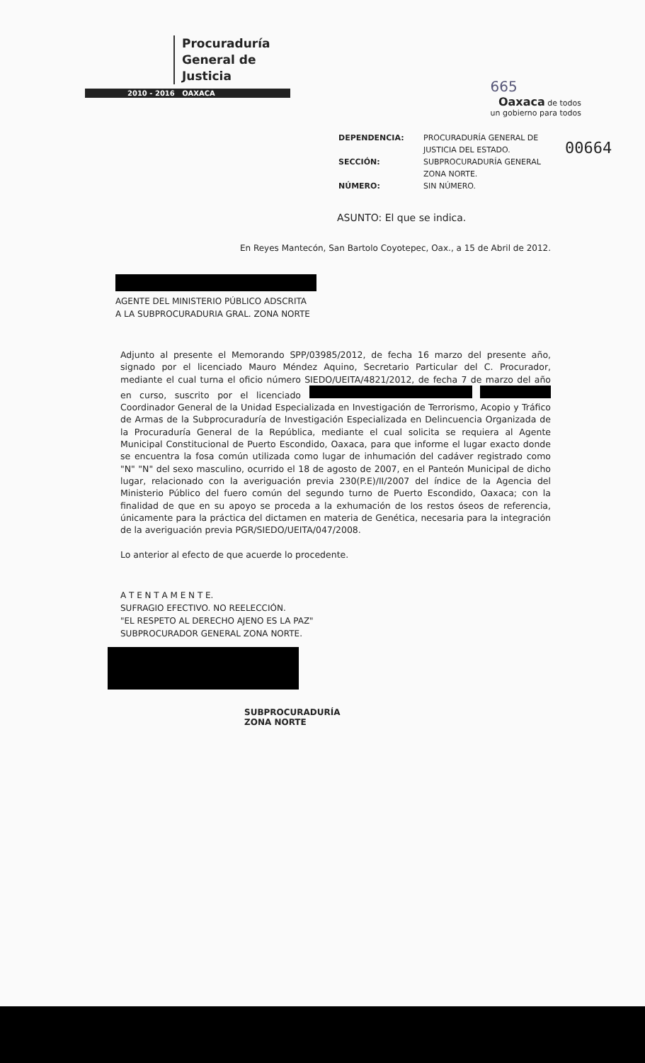Procuraduría
General de
Justicia
2010 - 2016 OAXACA
665
Oaxaca de todos
un gobierno para todos
DEPENDENCIA:
SECCIÓN:
NÚMERO:
PROCURADURÍA GENERAL DE JUSTICIA DEL ESTADO.
SUBPROCURADURÍA GENERAL ZONA NORTE.
SIN NÚMERO.
00664
ASUNTO: El que se indica.
En Reyes Mantecón, San Bartolo Coyotepec, Oax., a 15 de Abril de 2012.
AGENTE DEL MINISTERIO PÚBLICO ADSCRITA
A LA SUBPROCURADURIA GRAL. ZONA NORTE
Adjunto al presente el Memorando SPP/03985/2012, de fecha 16 marzo del presente año, signado por el licenciado Mauro Méndez Aquino, Secretario Particular del C. Procurador, mediante el cual turna el oficio número SIEDO/UEITA/4821/2012, de fecha 7 de marzo del año en curso, suscrito por el licenciado Coordinador General de la Unidad Especializada en Investigación de Terrorismo, Acopio y Tráfico de Armas de la Subprocuraduría de Investigación Especializada en Delincuencia Organizada de la Procuraduría General de la República, mediante el cual solicita se requiera al Agente Municipal Constitucional de Puerto Escondido, Oaxaca, para que informe el lugar exacto donde se encuentra la fosa común utilizada como lugar de inhumación del cadáver registrado como "N" "N" del sexo masculino, ocurrido el 18 de agosto de 2007, en el Panteón Municipal de dicho lugar, relacionado con la averiguación previa 230(P.E)/II/2007 del índice de la Agencia del Ministerio Público del fuero común del segundo turno de Puerto Escondido, Oaxaca; con la finalidad de que en su apoyo se proceda a la exhumación de los restos óseos de referencia, únicamente para la práctica del dictamen en materia de Genética, necesaria para la integración de la averiguación previa PGR/SIEDO/UEITA/047/2008.
Lo anterior al efecto de que acuerde lo procedente.
A T E N T A M E N T E.
SUFRAGIO EFECTIVO. NO REELECCIÓN.
"EL RESPETO AL DERECHO AJENO ES LA PAZ"
SUBPROCURADOR GENERAL ZONA NORTE.
SUBPROCURADURÍA
ZONA NORTE